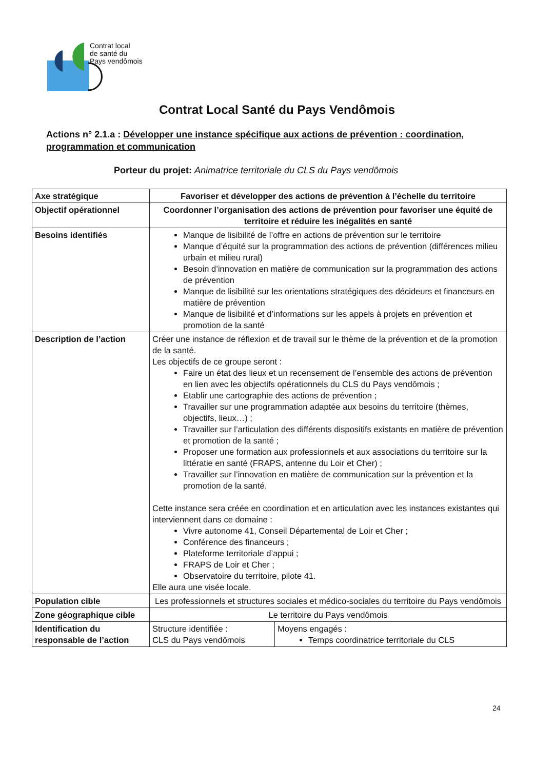Contrat local
de santé du
Pays vendômois
Contrat Local Santé du Pays Vendômois
Actions n° 2.1.a : Développer une instance spécifique aux actions de prévention : coordination, programmation et communication
Porteur du projet: Animatrice territoriale du CLS du Pays vendômois
| Axe stratégique | Favoriser et développer des actions de prévention à l’échelle du territoire | |
| Objectif opérationnel | Coordonner l’organisation des actions de prévention pour favoriser une équité de territoire et réduire les inégalités en santé | |
| Besoins identifiés | Manque de lisibilité de l’offre en actions de prévention sur le territoire Manque d’équité sur la programmation des actions de prévention (différences milieu urbain et milieu rural) Besoin d’innovation en matière de communication sur la programmation des actions de prévention Manque de lisibilité sur les orientations stratégiques des décideurs et financeurs en matière de prévention Manque de lisibilité et d’informations sur les appels à projets en prévention et promotion de la santé | |
| Description de l’action | Créer une instance de réflexion et de travail sur le thème de la prévention et de la promotion de la santé. Les objectifs de ce groupe seront : Faire un état des lieux et un recensement de l’ensemble des actions de prévention en lien avec les objectifs opérationnels du CLS du Pays vendômois ; Etablir une cartographie des actions de prévention ; Travailler sur une programmation adaptée aux besoins du territoire (thèmes, objectifs, lieux…) ; Travailler sur l’articulation des différents dispositifs existants en matière de prévention et promotion de la santé ; Proposer une formation aux professionnels et aux associations du territoire sur la littératie en santé (FRAPS, antenne du Loir et Cher) ; Travailler sur l’innovation en matière de communication sur la prévention et la promotion de la santé. Cette instance sera créée en coordination et en articulation avec les instances existantes qui interviennent dans ce domaine : Vivre autonome 41, Conseil Départemental de Loir et Cher ; Conférence des financeurs ; Plateforme territoriale d’appui ; FRAPS de Loir et Cher ; Observatoire du territoire, pilote 41. Elle aura une visée locale. | |
| Population cible | Les professionnels et structures sociales et médico-sociales du territoire du Pays vendômois | |
| Zone géographique cible | Le territoire du Pays vendômois | |
| Identification du responsable de l’action | Structure identifiée : CLS du Pays vendômois | Moyens engagés : Temps coordinatrice territoriale du CLS |
24